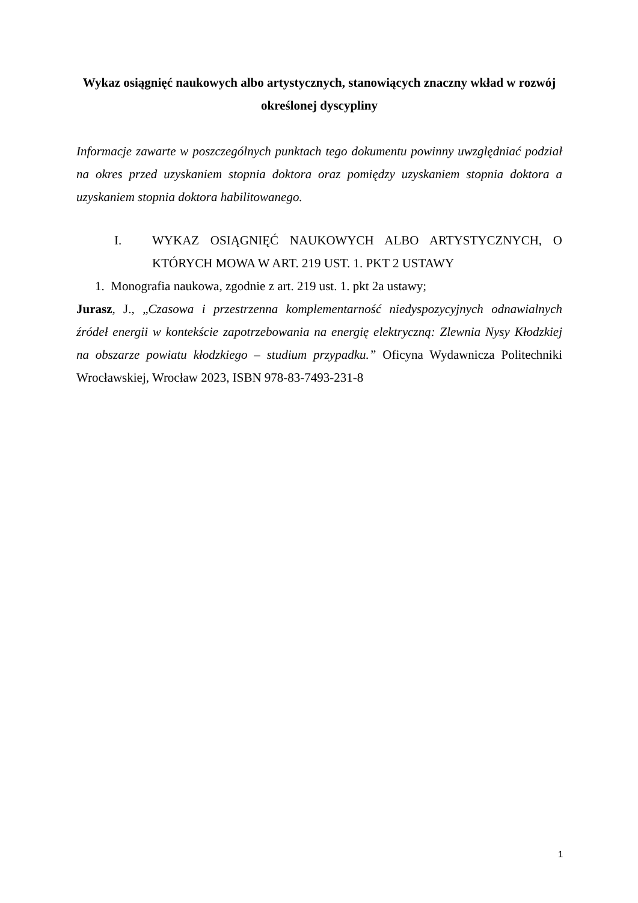Wykaz osiągnięć naukowych albo artystycznych, stanowiących znaczny wkład w rozwój określonej dyscypliny
Informacje zawarte w poszczególnych punktach tego dokumentu powinny uwzględniać podział na okres przed uzyskaniem stopnia doktora oraz pomiędzy uzyskaniem stopnia doktora a uzyskaniem stopnia doktora habilitowanego.
I. WYKAZ OSIĄGNIĘĆ NAUKOWYCH ALBO ARTYSTYCZNYCH, O KTÓRYCH MOWA W ART. 219 UST. 1. PKT 2 USTAWY
1. Monografia naukowa, zgodnie z art. 219 ust. 1. pkt 2a ustawy;
Jurasz, J., „Czasowa i przestrzenna komplementarność niedyspozycyjnych odnawialnych źródeł energii w kontekście zapotrzebowania na energię elektryczną: Zlewnia Nysy Kłodzkiej na obszarze powiatu kłodzkiego – studium przypadku.” Oficyna Wydawnicza Politechniki Wrocławskiej, Wrocław 2023, ISBN 978-83-7493-231-8
1